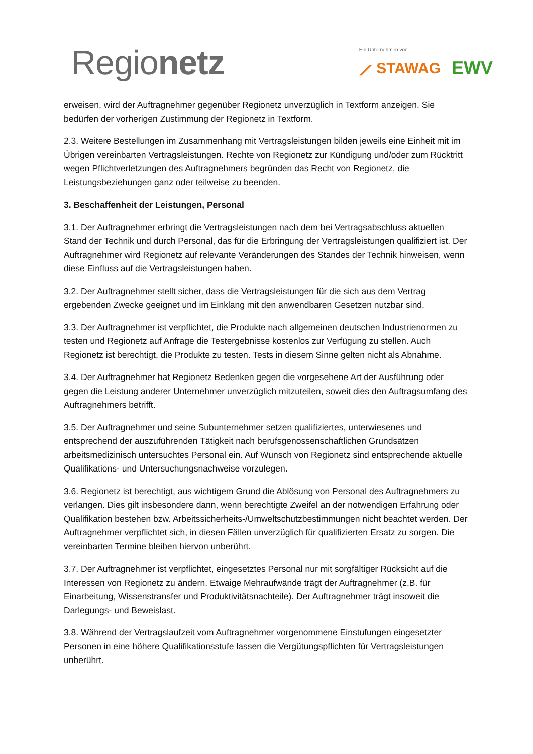Regionetz
Ein Unternehmen von
⟋ STAWAG EWV
erweisen, wird der Auftragnehmer gegenüber Regionetz unverzüglich in Textform anzeigen. Sie bedürfen der vorherigen Zustimmung der Regionetz in Textform.
2.3. Weitere Bestellungen im Zusammenhang mit Vertragsleistungen bilden jeweils eine Einheit mit im Übrigen vereinbarten Vertragsleistungen. Rechte von Regionetz zur Kündigung und/oder zum Rücktritt wegen Pflichtverletzungen des Auftragnehmers begründen das Recht von Regionetz, die Leistungsbeziehungen ganz oder teilweise zu beenden.
3. Beschaffenheit der Leistungen, Personal
3.1. Der Auftragnehmer erbringt die Vertragsleistungen nach dem bei Vertragsabschluss aktuellen Stand der Technik und durch Personal, das für die Erbringung der Vertragsleistungen qualifiziert ist. Der Auftragnehmer wird Regionetz auf relevante Veränderungen des Standes der Technik hinweisen, wenn diese Einfluss auf die Vertragsleistungen haben.
3.2. Der Auftragnehmer stellt sicher, dass die Vertragsleistungen für die sich aus dem Vertrag ergebenden Zwecke geeignet und im Einklang mit den anwendbaren Gesetzen nutzbar sind.
3.3. Der Auftragnehmer ist verpflichtet, die Produkte nach allgemeinen deutschen Industrienormen zu testen und Regionetz auf Anfrage die Testergebnisse kostenlos zur Verfügung zu stellen. Auch Regionetz ist berechtigt, die Produkte zu testen. Tests in diesem Sinne gelten nicht als Abnahme.
3.4. Der Auftragnehmer hat Regionetz Bedenken gegen die vorgesehene Art der Ausführung oder gegen die Leistung anderer Unternehmer unverzüglich mitzuteilen, soweit dies den Auftragsumfang des Auftragnehmers betrifft.
3.5. Der Auftragnehmer und seine Subunternehmer setzen qualifiziertes, unterwiesenes und entsprechend der auszuführenden Tätigkeit nach berufsgenossenschaftlichen Grundsätzen arbeitsmedizinisch untersuchtes Personal ein. Auf Wunsch von Regionetz sind entsprechende aktuelle Qualifikations- und Untersuchungsnachweise vorzulegen.
3.6. Regionetz ist berechtigt, aus wichtigem Grund die Ablösung von Personal des Auftragnehmers zu verlangen. Dies gilt insbesondere dann, wenn berechtigte Zweifel an der notwendigen Erfahrung oder Qualifikation bestehen bzw. Arbeitssicherheits-/Umweltschutzbestimmungen nicht beachtet werden. Der Auftragnehmer verpflichtet sich, in diesen Fällen unverzüglich für qualifizierten Ersatz zu sorgen. Die vereinbarten Termine bleiben hiervon unberührt.
3.7. Der Auftragnehmer ist verpflichtet, eingesetztes Personal nur mit sorgfältiger Rücksicht auf die Interessen von Regionetz zu ändern. Etwaige Mehraufwände trägt der Auftragnehmer (z.B. für Einarbeitung, Wissenstransfer und Produktivitätsnachteile). Der Auftragnehmer trägt insoweit die Darlegungs- und Beweislast.
3.8. Während der Vertragslaufzeit vom Auftragnehmer vorgenommene Einstufungen eingesetzter Personen in eine höhere Qualifikationsstufe lassen die Vergütungspflichten für Vertragsleistungen unberührt.